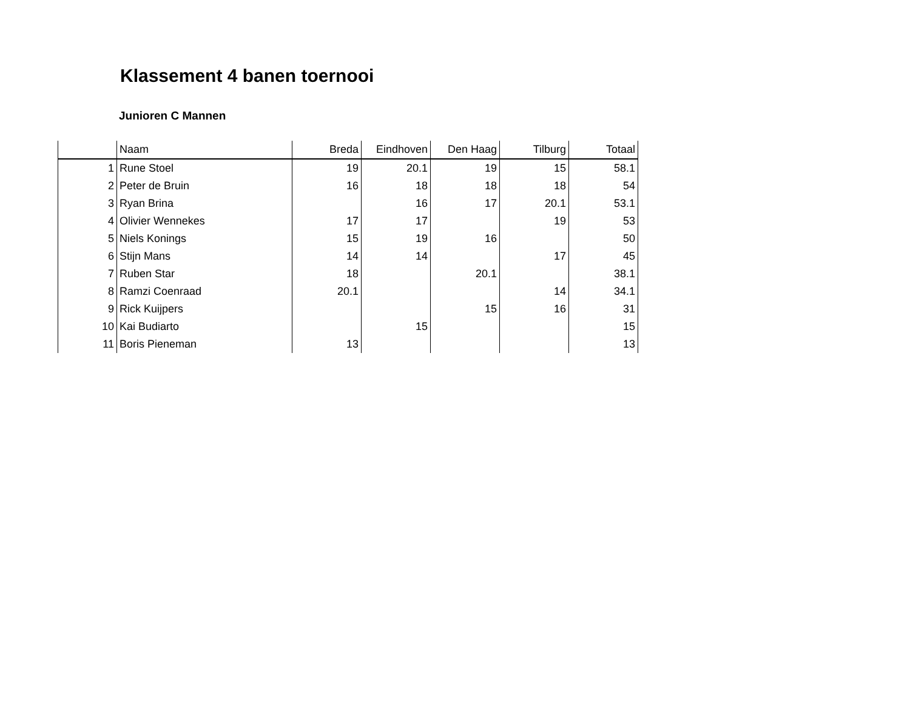Klassement 4 banen toernooi
Junioren C Mannen
| | Naam | Breda | Eindhoven | Den Haag | Tilburg | Totaal |
| --- | --- | --- | --- | --- | --- | --- |
| 1 | Rune Stoel | 19 | 20.1 | 19 | 15 | 58.1 |
| 2 | Peter de Bruin | 16 | 18 | 18 | 18 | 54 |
| 3 | Ryan Brina | | 16 | 17 | 20.1 | 53.1 |
| 4 | Olivier Wennekes | 17 | 17 | | 19 | 53 |
| 5 | Niels Konings | 15 | 19 | 16 | | 50 |
| 6 | Stijn Mans | 14 | 14 | | 17 | 45 |
| 7 | Ruben Star | 18 | | 20.1 | | 38.1 |
| 8 | Ramzi Coenraad | 20.1 | | | 14 | 34.1 |
| 9 | Rick Kuijpers | | | 15 | 16 | 31 |
| 10 | Kai Budiarto | | 15 | | | 15 |
| 11 | Boris Pieneman | 13 | | | | 13 |